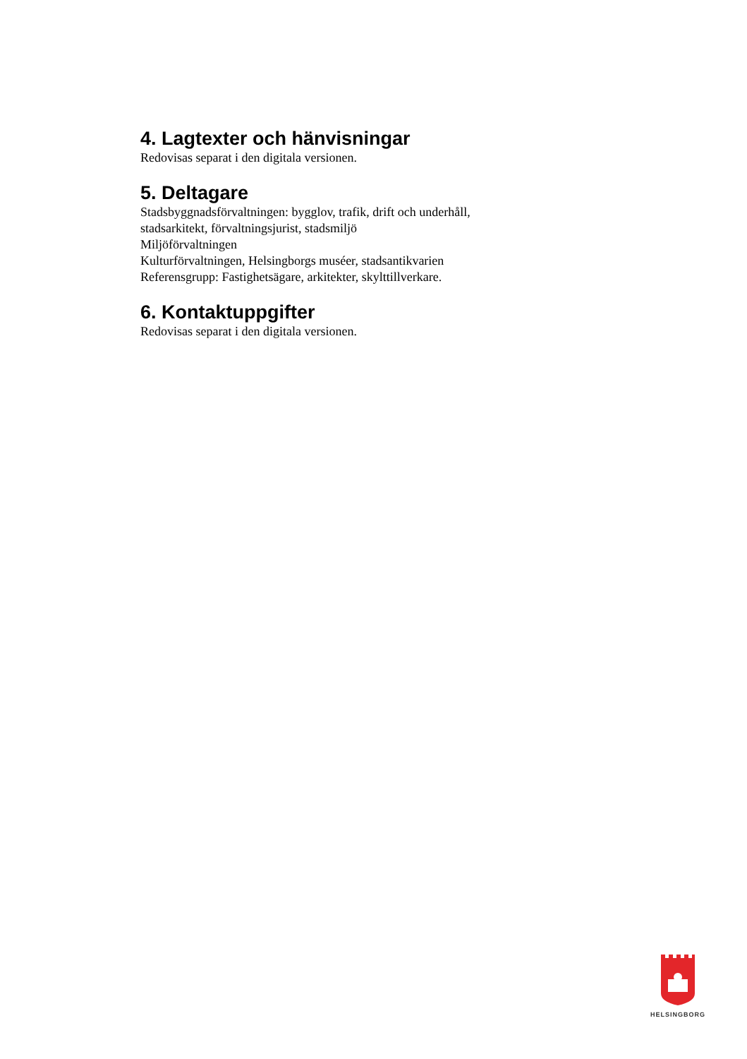4. Lagtexter och hänvisningar
Redovisas separat i den digitala versionen.
5. Deltagare
Stadsbyggnadsförvaltningen: bygglov, trafik, drift och underhåll,
stadsarkitekt, förvaltningsjurist, stadsmiljö
Miljöförvaltningen
Kulturförvaltningen, Helsingborgs muséer, stadsantikvarien
Referensgrupp: Fastighetsägare, arkitekter, skylttillverkare.
6. Kontaktuppgifter
Redovisas separat i den digitala versionen.
HELSINGBORG